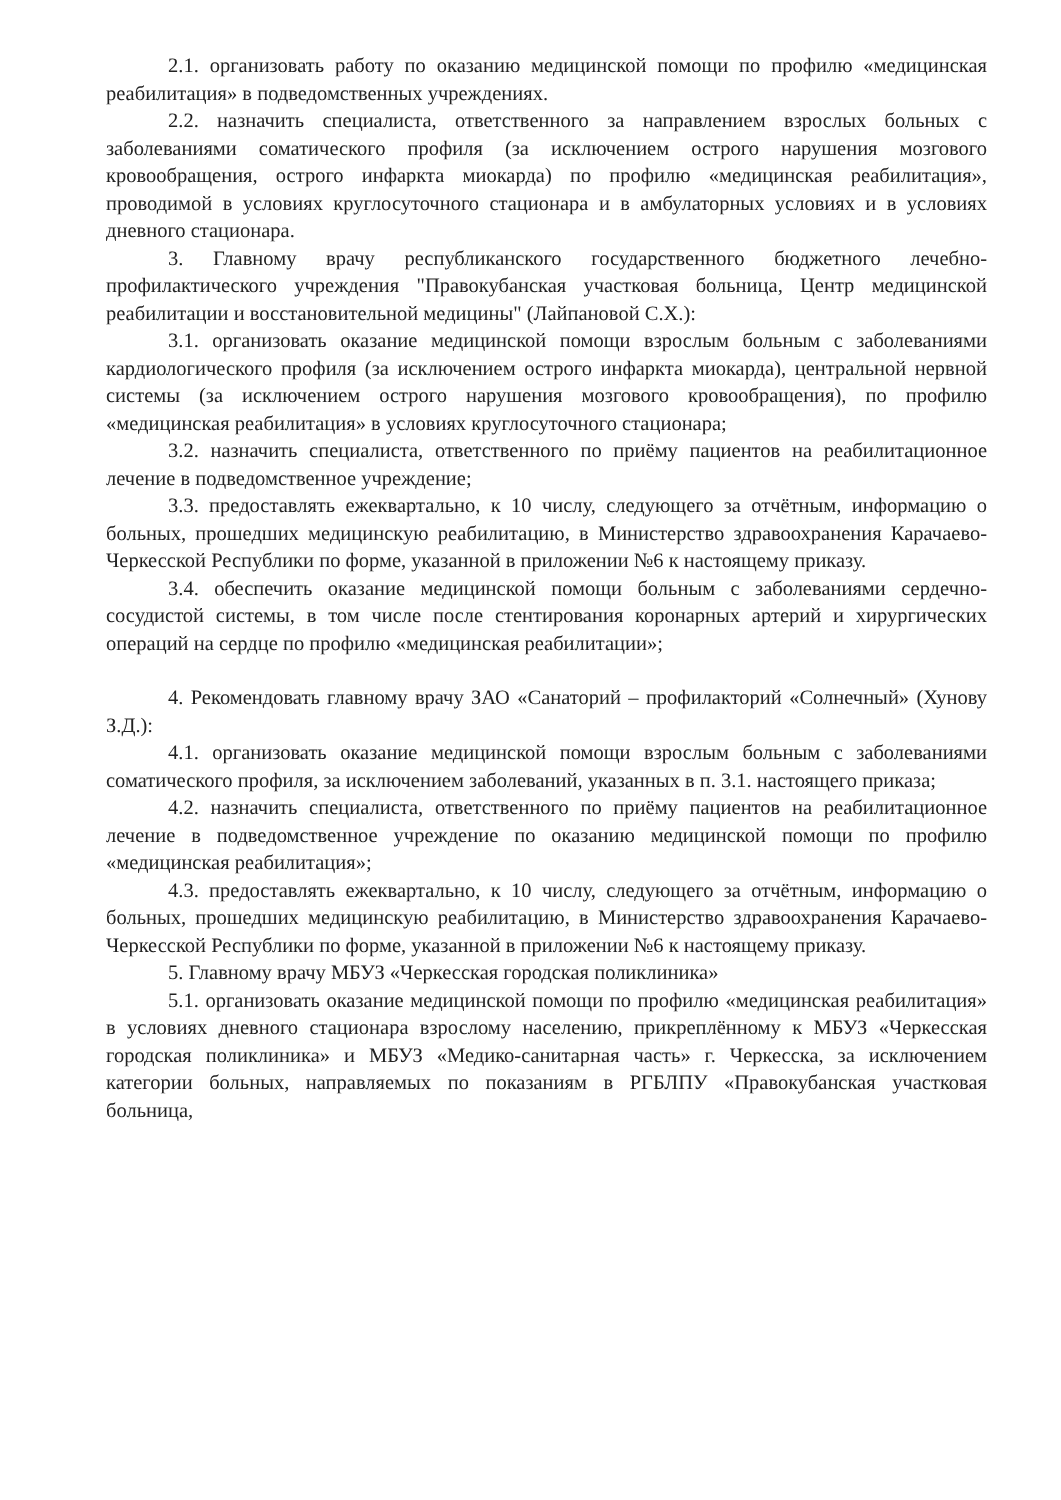2.1. организовать работу по оказанию медицинской помощи по профилю «медицинская реабилитация» в подведомственных учреждениях.
2.2. назначить специалиста, ответственного за направлением взрослых больных с заболеваниями соматического профиля (за исключением острого нарушения мозгового кровообращения, острого инфаркта миокарда) по профилю «медицинская реабилитация», проводимой в условиях круглосуточного стационара и в амбулаторных условиях и в условиях дневного стационара.
3. Главному врачу республиканского государственного бюджетного лечебно-профилактического учреждения "Правокубанская участковая больница, Центр медицинской реабилитации и восстановительной медицины" (Лайпановой С.Х.):
3.1. организовать оказание медицинской помощи взрослым больным с заболеваниями кардиологического профиля (за исключением острого инфаркта миокарда), центральной нервной системы (за исключением острого нарушения мозгового кровообращения), по профилю «медицинская реабилитация» в условиях круглосуточного стационара;
3.2. назначить специалиста, ответственного по приёму пациентов на реабилитационное лечение в подведомственное учреждение;
3.3. предоставлять ежеквартально, к 10 числу, следующего за отчётным, информацию о больных, прошедших медицинскую реабилитацию, в Министерство здравоохранения Карачаево-Черкесской Республики по форме, указанной в приложении №6 к настоящему приказу.
3.4. обеспечить оказание медицинской помощи больным с заболеваниями сердечно-сосудистой системы, в том числе после стентирования коронарных артерий и хирургических операций на сердце по профилю «медицинская реабилитации»;
4. Рекомендовать главному врачу ЗАО «Санаторий – профилакторий «Солнечный» (Хунову З.Д.):
4.1. организовать оказание медицинской помощи взрослым больным с заболеваниями соматического профиля, за исключением заболеваний, указанных в п. 3.1. настоящего приказа;
4.2. назначить специалиста, ответственного по приёму пациентов на реабилитационное лечение в подведомственное учреждение по оказанию медицинской помощи по профилю «медицинская реабилитация»;
4.3. предоставлять ежеквартально, к 10 числу, следующего за отчётным, информацию о больных, прошедших медицинскую реабилитацию, в Министерство здравоохранения Карачаево-Черкесской Республики по форме, указанной в приложении №6 к настоящему приказу.
5. Главному врачу МБУЗ «Черкесская городская поликлиника»
5.1. организовать оказание медицинской помощи по профилю «медицинская реабилитация» в условиях дневного стационара взрослому населению, прикреплённому к МБУЗ «Черкесская городская поликлиника» и МБУЗ «Медико-санитарная часть» г. Черкесска, за исключением категории больных, направляемых по показаниям в РГБЛПУ «Правокубанская участковая больница,